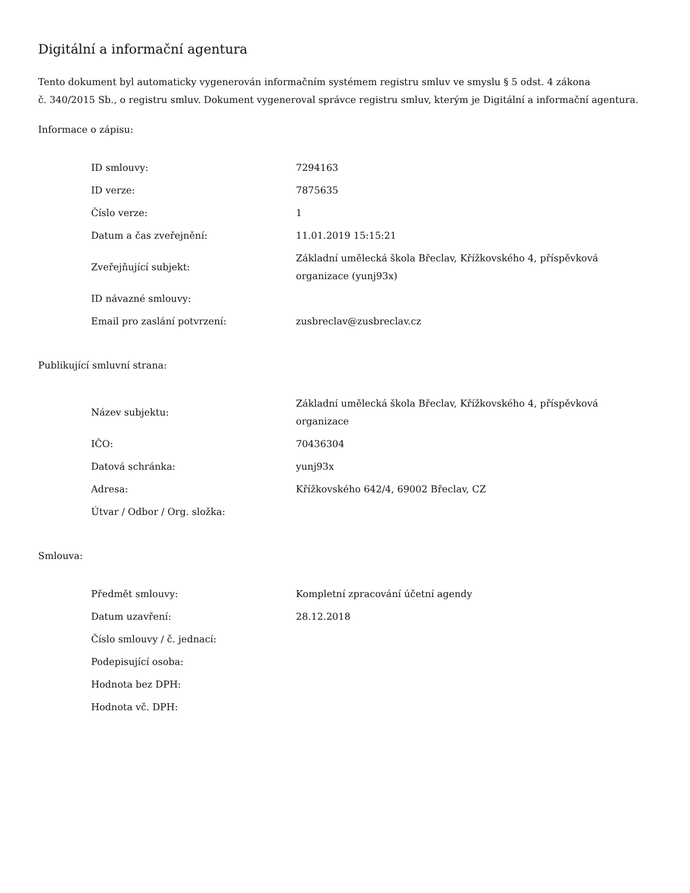Digitální a informační agentura
Tento dokument byl automaticky vygenerován informačním systémem registru smluv ve smyslu § 5 odst. 4 zákona
č. 340/2015 Sb., o registru smluv. Dokument vygeneroval správce registru smluv, kterým je Digitální a informační agentura.
Informace o zápisu:
| ID smlouvy: | 7294163 |
| ID verze: | 7875635 |
| Číslo verze: | 1 |
| Datum a čas zveřejnění: | 11.01.2019 15:15:21 |
| Zveřejňující subjekt: | Základní umělecká škola Břeclav, Křížkovského 4, příspěvková organizace (yunj93x) |
| ID návazné smlouvy: | |
| Email pro zaslání potvrzení: | zusbreclav@zusbreclav.cz |
Publikující smluvní strana:
| Název subjektu: | Základní umělecká škola Břeclav, Křížkovského 4, příspěvková organizace |
| IČO: | 70436304 |
| Datová schránka: | yunj93x |
| Adresa: | Křížkovského 642/4, 69002 Břeclav, CZ |
| Útvar / Odbor / Org. složka: | |
Smlouva:
| Předmět smlouvy: | Kompletní zpracování účetní agendy |
| Datum uzavření: | 28.12.2018 |
| Číslo smlouvy / č. jednací: | |
| Podepisující osoba: | |
| Hodnota bez DPH: | |
| Hodnota vč. DPH: | |